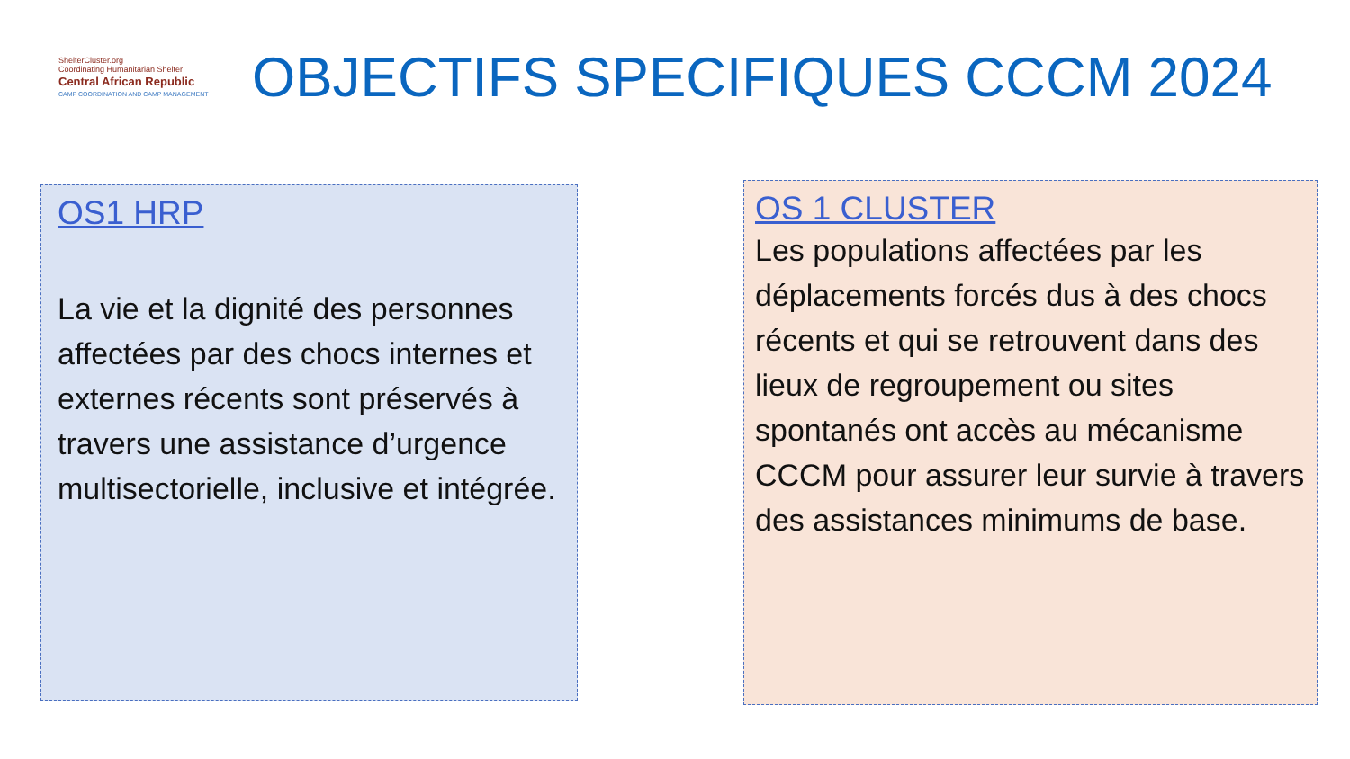ShelterCluster.org
Coordinating Humanitarian Shelter
Central African Republic
CAMP COORDINATION AND CAMP MANAGEMENT
OBJECTIFS SPECIFIQUES CCCM 2024
OS1 HRP
La vie et la dignité des personnes affectées par des chocs internes et externes récents sont préservés à travers une assistance d’urgence multisectorielle, inclusive et intégrée.
OS 1 CLUSTER
Les populations affectées par les déplacements forcés dus à des chocs récents et qui se retrouvent dans des lieux de regroupement ou sites spontanés ont accès au mécanisme CCCM pour assurer leur survie à travers des assistances minimums de base.